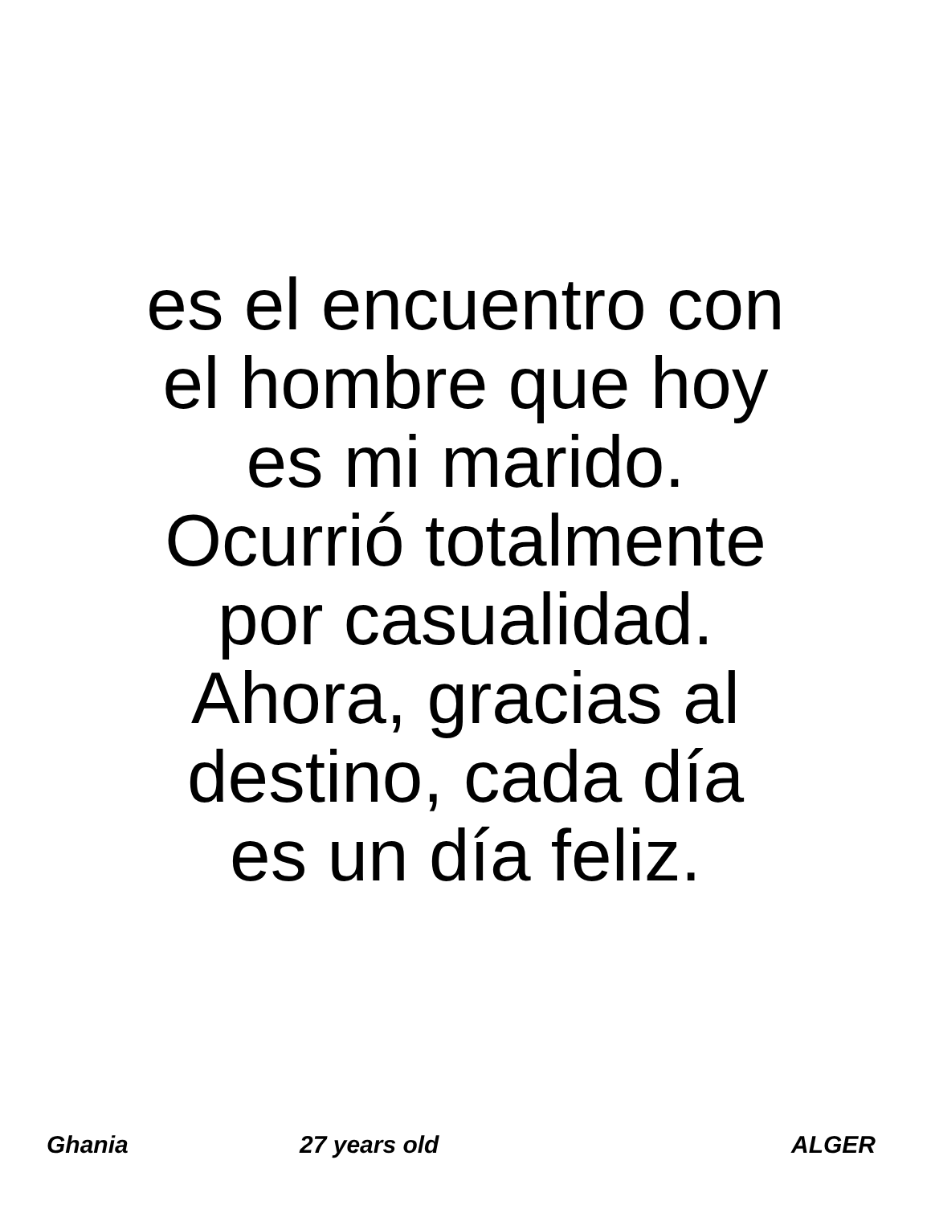es el encuentro con
el hombre que hoy
es mi marido.
Ocurrió totalmente
por casualidad.
Ahora, gracias al
destino, cada día
es un día feliz.
Ghania 27 years old ALGER